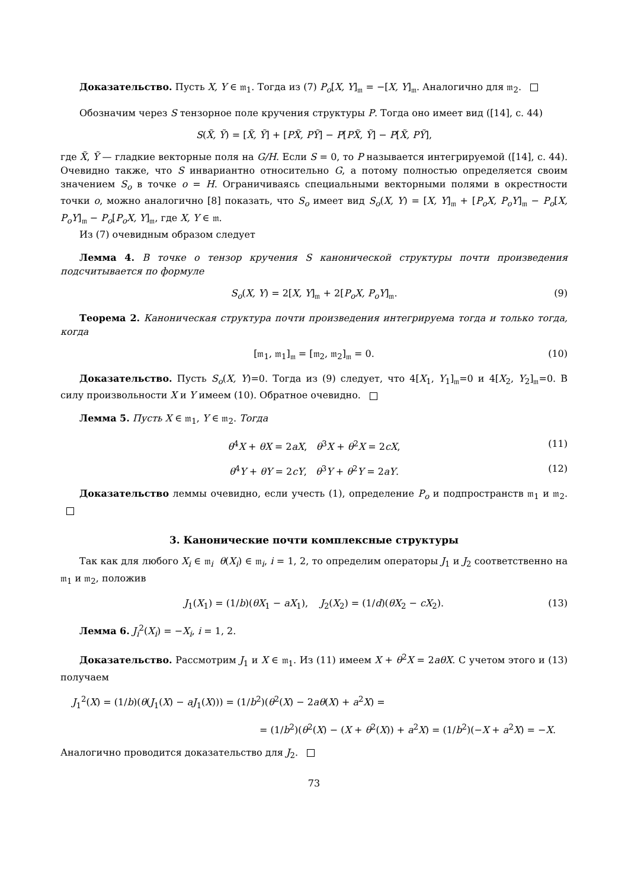Доказательство. Пусть X, Y ∈ 𝔪<sub>1</sub>. Тогда из (7) P<sub>o</sub>[X, Y]<sub>𝔪</sub> = −[X, Y]<sub>𝔪</sub>. Аналогично для 𝔪<sub>2</sub>.
Обозначим через S тензорное поле кручения структуры P. Тогда оно имеет вид ([14], с. 44)
S(X̃, Ỹ) = [X̃, Ỹ] + [PX̃, PỸ] − P[PX̃, Ỹ] − P[X̃, PỸ],
где X̃, Ỹ — гладкие векторные поля на G/H. Если S = 0, то P называется интегрируемой ([14], с. 44). Очевидно также, что S инвариантно относительно G, а потому полностью определяется своим значением S<sub>o</sub> в точке o = H. Ограничиваясь специальными векторными полями в окрестности точки o, можно аналогично [8] показать, что S<sub>o</sub> имеет вид S<sub>o</sub>(X, Y) = [X, Y]<sub>𝔪</sub> + [P<sub>o</sub>X, P<sub>o</sub>Y]<sub>𝔪</sub> − P<sub>o</sub>[X, P<sub>o</sub>Y]<sub>𝔪</sub> − P<sub>o</sub>[P<sub>o</sub>X, Y]<sub>𝔪</sub>, где X, Y ∈ 𝔪.
Из (7) очевидным образом следует
Лемма 4. В точке o тензор кручения S канонической структуры почти произведения подсчитывается по формуле
S<sub>o</sub>(X, Y) = 2[X, Y]<sub>𝔪</sub> + 2[P<sub>o</sub>X, P<sub>o</sub>Y]<sub>𝔪</sub>. (9)
Теорема 2. Каноническая структура почти произведения интегрируема тогда и только тогда, когда
[𝔪<sub>1</sub>, 𝔪<sub>1</sub>]<sub>𝔪</sub> = [𝔪<sub>2</sub>, 𝔪<sub>2</sub>]<sub>𝔪</sub> = 0. (10)
Доказательство. Пусть S<sub>o</sub>(X, Y)=0. Тогда из (9) следует, что 4[X<sub>1</sub>, Y<sub>1</sub>]<sub>𝔪</sub>=0 и 4[X<sub>2</sub>, Y<sub>2</sub>]<sub>𝔪</sub>=0. В силу произвольности X и Y имеем (10). Обратное очевидно.
Лемма 5. Пусть X ∈ 𝔪<sub>1</sub>, Y ∈ 𝔪<sub>2</sub>. Тогда
θ<sup>4</sup>X + θX = 2aX, θ<sup>3</sup>X + θ<sup>2</sup>X = 2cX, (11)
θ<sup>4</sup>Y + θY = 2cY, θ<sup>3</sup>Y + θ<sup>2</sup>Y = 2aY. (12)
Доказательство леммы очевидно, если учесть (1), определение P<sub>o</sub> и подпространств 𝔪<sub>1</sub> и 𝔪<sub>2</sub>.
3. Канонические почти комплексные структуры
Так как для любого X<sub>i</sub> ∈ 𝔪<sub>i</sub> θ(X<sub>i</sub>) ∈ 𝔪<sub>i</sub>, i = 1, 2, то определим операторы J<sub>1</sub> и J<sub>2</sub> соответственно на 𝔪<sub>1</sub> и 𝔪<sub>2</sub>, положив
J<sub>1</sub>(X<sub>1</sub>) = (1/b)(θX<sub>1</sub> − aX<sub>1</sub>), J<sub>2</sub>(X<sub>2</sub>) = (1/d)(θX<sub>2</sub> − cX<sub>2</sub>). (13)
Лемма 6. J<sub>i</sub><sup>2</sup>(X<sub>i</sub>) = −X<sub>i</sub>, i = 1, 2.
Доказательство. Рассмотрим J<sub>1</sub> и X ∈ 𝔪<sub>1</sub>. Из (11) имеем X + θ<sup>2</sup>X = 2aθX. С учетом этого и (13) получаем
J<sub>1</sub><sup>2</sup>(X) = (1/b)(θ(J<sub>1</sub>(X) − aJ<sub>1</sub>(X))) = (1/b<sup>2</sup>)(θ<sup>2</sup>(X) − 2aθ(X) + a<sup>2</sup>X) =
= (1/b<sup>2</sup>)(θ<sup>2</sup>(X) − (X + θ<sup>2</sup>(X)) + a<sup>2</sup>X) = (1/b<sup>2</sup>)(−X + a<sup>2</sup>X) = −X.
Аналогично проводится доказательство для J<sub>2</sub>.
73